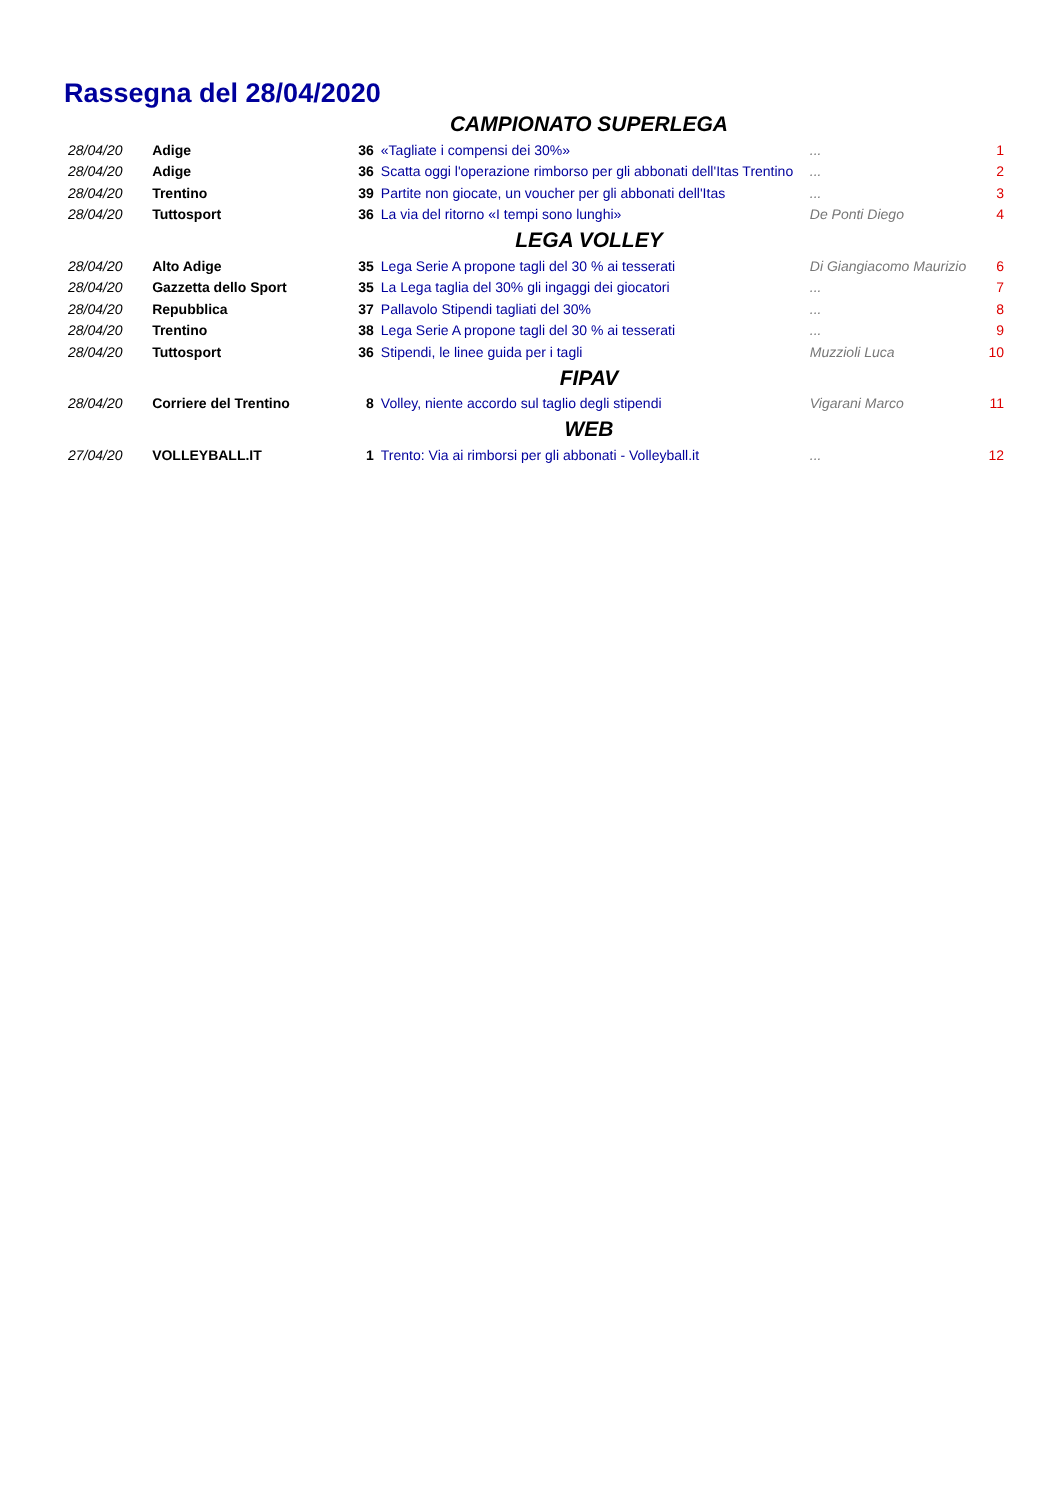Rassegna del 28/04/2020
| CAMPIONATO SUPERLEGA | | | | | |
| 28/04/20 | Adige | 36 | «Tagliate i compensi dei 30%» | ... | 1 |
| 28/04/20 | Adige | 36 | Scatta oggi l'operazione rimborso per gli abbonati dell'Itas Trentino | ... | 2 |
| 28/04/20 | Trentino | 39 | Partite non giocate, un voucher per gli abbonati dell'Itas | ... | 3 |
| 28/04/20 | Tuttosport | 36 | La via del ritorno «I tempi sono lunghi» | De Ponti Diego | 4 |
| LEGA VOLLEY | | | | | |
| 28/04/20 | Alto Adige | 35 | Lega Serie A propone tagli del 30 % ai tesserati | Di Giangiacomo Maurizio | 6 |
| 28/04/20 | Gazzetta dello Sport | 35 | La Lega taglia del 30% gli ingaggi dei giocatori | ... | 7 |
| 28/04/20 | Repubblica | 37 | Pallavolo Stipendi tagliati del 30% | ... | 8 |
| 28/04/20 | Trentino | 38 | Lega Serie A propone tagli del 30 % ai tesserati | ... | 9 |
| 28/04/20 | Tuttosport | 36 | Stipendi, le linee guida per i tagli | Muzzioli Luca | 10 |
| FIPAV | | | | | |
| 28/04/20 | Corriere del Trentino | 8 | Volley, niente accordo sul taglio degli stipendi | Vigarani Marco | 11 |
| WEB | | | | | |
| 27/04/20 | VOLLEYBALL.IT | 1 | Trento: Via ai rimborsi per gli abbonati - Volleyball.it | ... | 12 |